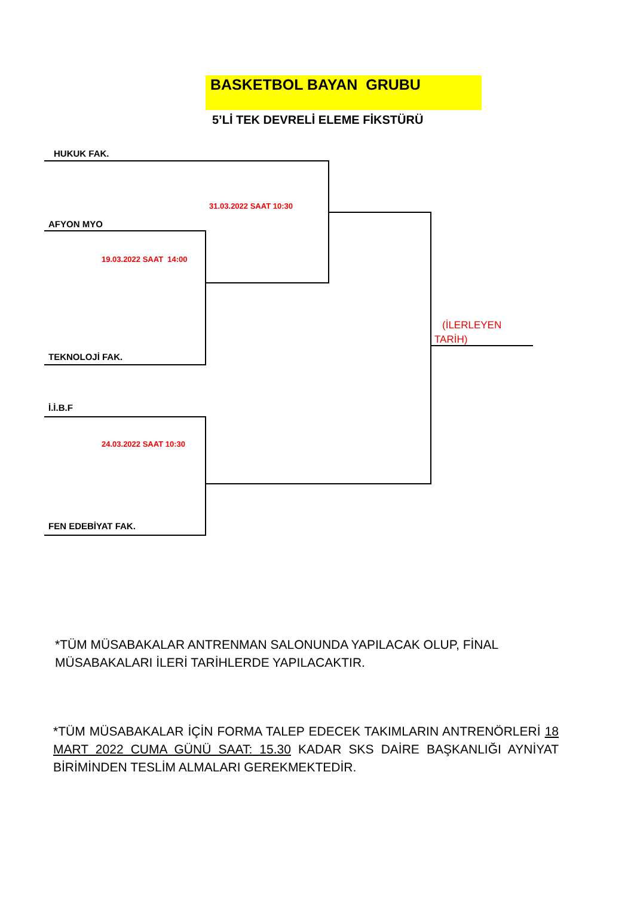BASKETBOL BAYAN GRUBU
5’Lİ TEK DEVRELİ ELEME FİKSTÜRÜ
HUKUK FAK.
31.03.2022 SAAT 10:30
AFYON MYO
19.03.2022 SAAT 14:00
(İLERLEYEN
TARİH)
TEKNOLOJİ FAK.
İ.İ.B.F
24.03.2022 SAAT 10:30
FEN EDEBİYAT FAK.
*TÜM MÜSABAKALAR ANTRENMAN SALONUNDA YAPILACAK OLUP, FİNAL MÜSABAKALARI İLERİ TARİHLERDE YAPILACAKTIR.
*TÜM MÜSABAKALAR İÇİN FORMA TALEP EDECEK TAKIMLARIN ANTRENÖRLERİ 18 MART 2022 CUMA GÜNÜ SAAT: 15.30 KADAR SKS DAİRE BAŞKANLIĞI AYNİYAT BİRİMİNDEN TESLİM ALMALARI GEREKMEKTEDİR.